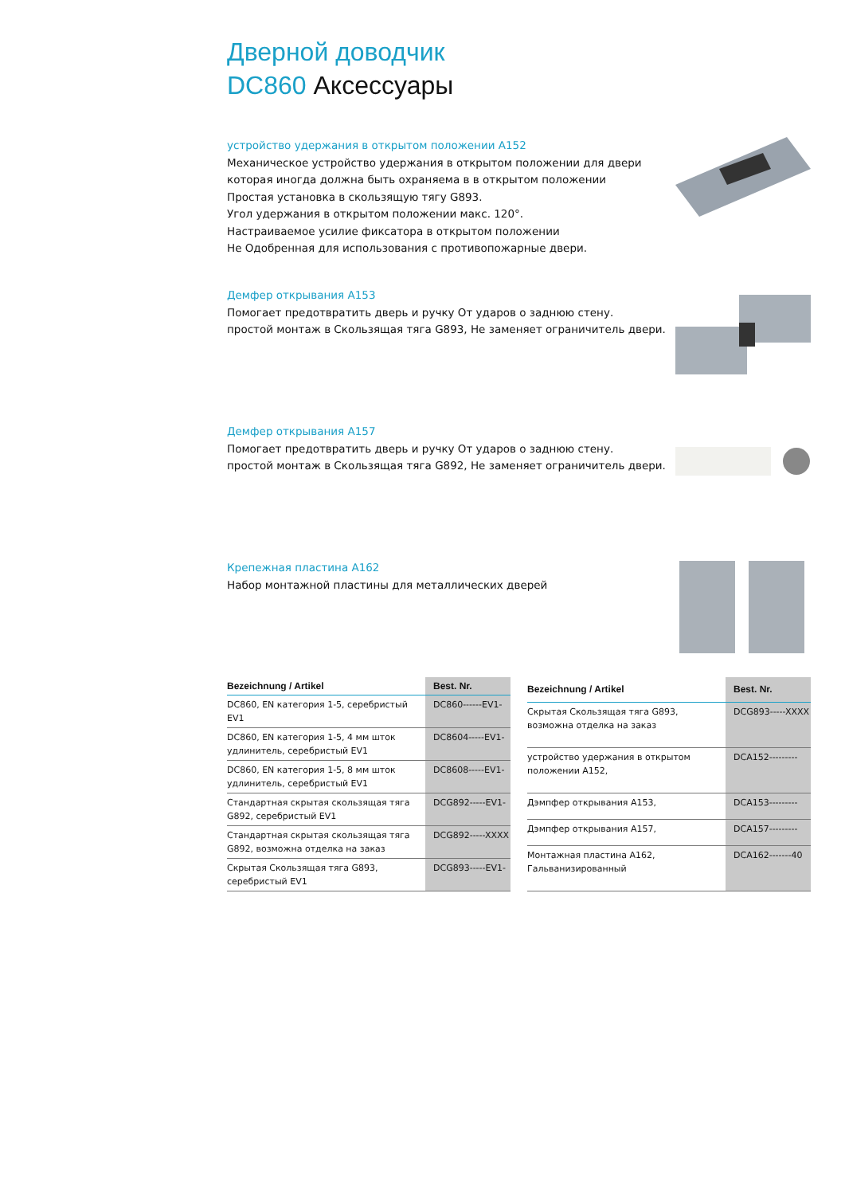Дверной доводчик
DC860 Аксессуары
устройство удержания в открытом положении A152
Механическое устройство удержания в открытом положении для двери которая иногда должна быть охраняема в в открытом положении
Простая установка в скользящую тягу G893.
Угол удержания в открытом положении макс. 120°.
Настраиваемое усилие фиксатора в открытом положении
Не Одобренная для использования с противопожарные двери.
Демфер открывания A153
Помогает предотвратить дверь и ручку От ударов о заднюю стену.
простой монтаж в Скользящая тяга G893, Не заменяет ограничитель двери.
Демфер открывания A157
Помогает предотвратить дверь и ручку От ударов о заднюю стену.
простой монтаж в Скользящая тяга G892, Не заменяет ограничитель двери.
Крепежная пластина A162
Набор монтажной пластины для металлических дверей
| Bezeichnung / Artikel | Best. Nr. |
| --- | --- |
| DC860, EN категория 1-5, серебристый EV1 | DC860------EV1- |
| DC860, EN категория 1-5, 4 мм шток удлинитель, серебристый EV1 | DC8604-----EV1- |
| DC860, EN категория 1-5, 8 мм шток удлинитель, серебристый EV1 | DC8608-----EV1- |
| Стандартная скрытая скользящая тяга G892, серебристый EV1 | DCG892-----EV1- |
| Стандартная скрытая скользящая тяга G892, возможна отделка на заказ | DCG892-----XXXX |
| Скрытая Скользящая тяга G893, серебристый EV1 | DCG893-----EV1- |
| Bezeichnung / Artikel | Best. Nr. |
| --- | --- |
| Скрытая Скользящая тяга G893, возможна отделка на заказ | DCG893-----XXXX |
| устройство удержания в открытом положении A152, | DCA152--------- |
| Дэмпфер открывания A153, | DCA153--------- |
| Дэмпфер открывания A157, | DCA157--------- |
| Монтажная пластина A162, Гальванизированный | DCA162-------40 |